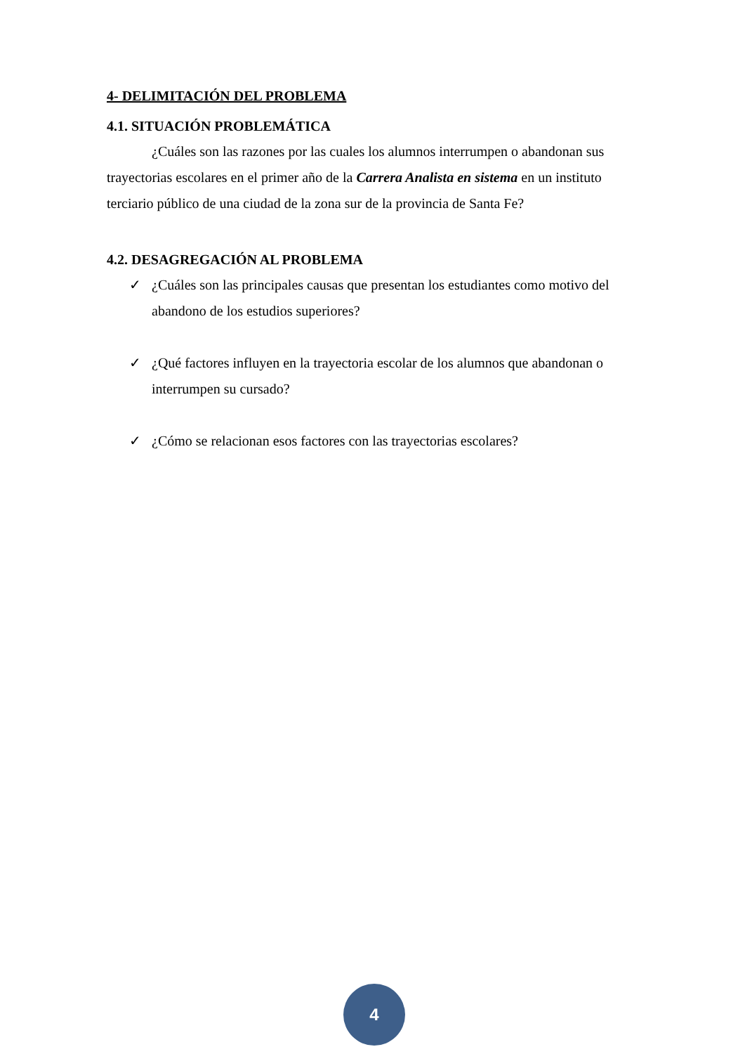4- DELIMITACIÓN DEL PROBLEMA
4.1. SITUACIÓN PROBLEMÁTICA
¿Cuáles son las razones por las cuales los alumnos interrumpen o abandonan sus trayectorias escolares en el primer año de la Carrera Analista en sistema en un instituto terciario público de una ciudad de la zona sur de la provincia de Santa Fe?
4.2. DESAGREGACIÓN AL PROBLEMA
✓ ¿Cuáles son las principales causas que presentan los estudiantes como motivo del abandono de los estudios superiores?
✓ ¿Qué factores influyen en la trayectoria escolar de los alumnos que abandonan o interrumpen su cursado?
✓ ¿Cómo se relacionan esos factores con las trayectorias escolares?
4